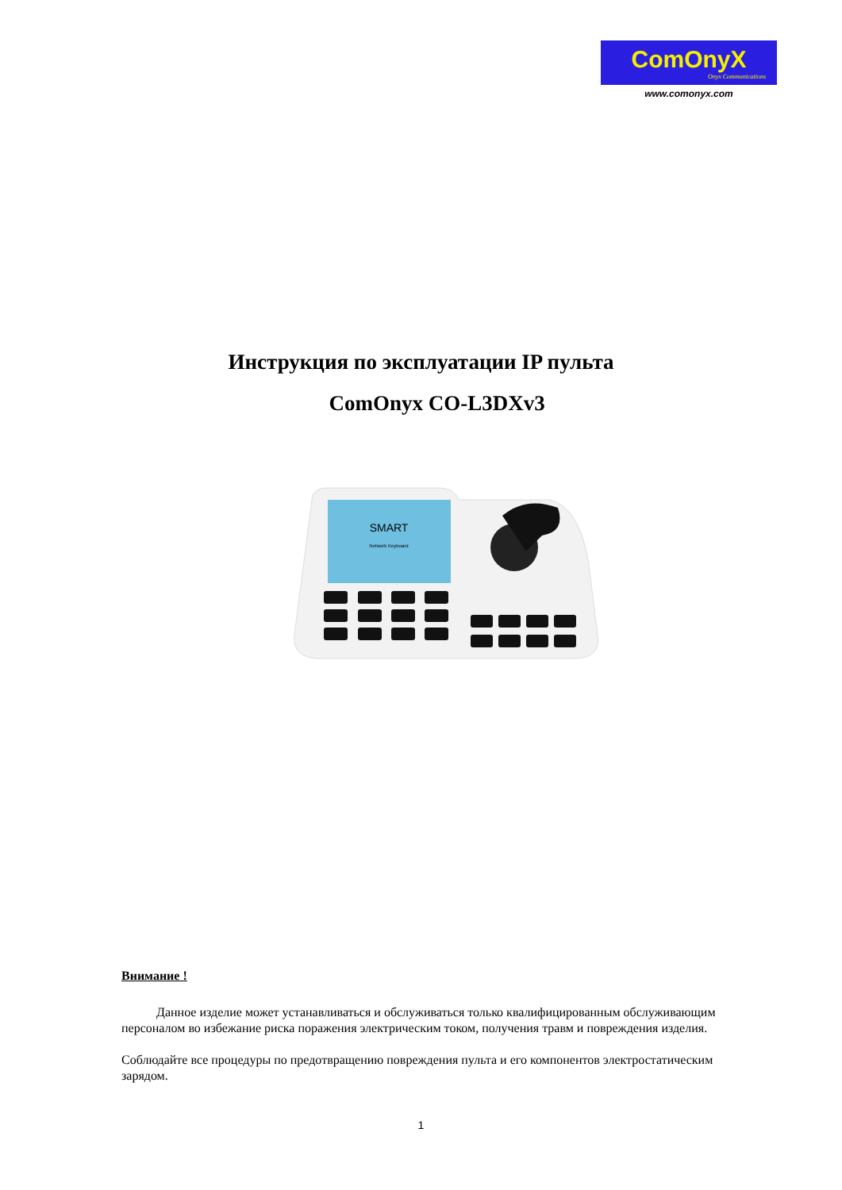ComOnyX
Onyx Communications
www.comonyx.com
Инструкция по эксплуатации IP пульта
ComOnyx CO-L3DXv3
SMART
Network Keyboard
Внимание !
Данное изделие может устанавливаться и обслуживаться только квалифицированным обслуживающим персоналом во избежание риска поражения электрическим током, получения травм и повреждения изделия.
Соблюдайте все процедуры по предотвращению повреждения пульта и его компонентов электростатическим зарядом.
1